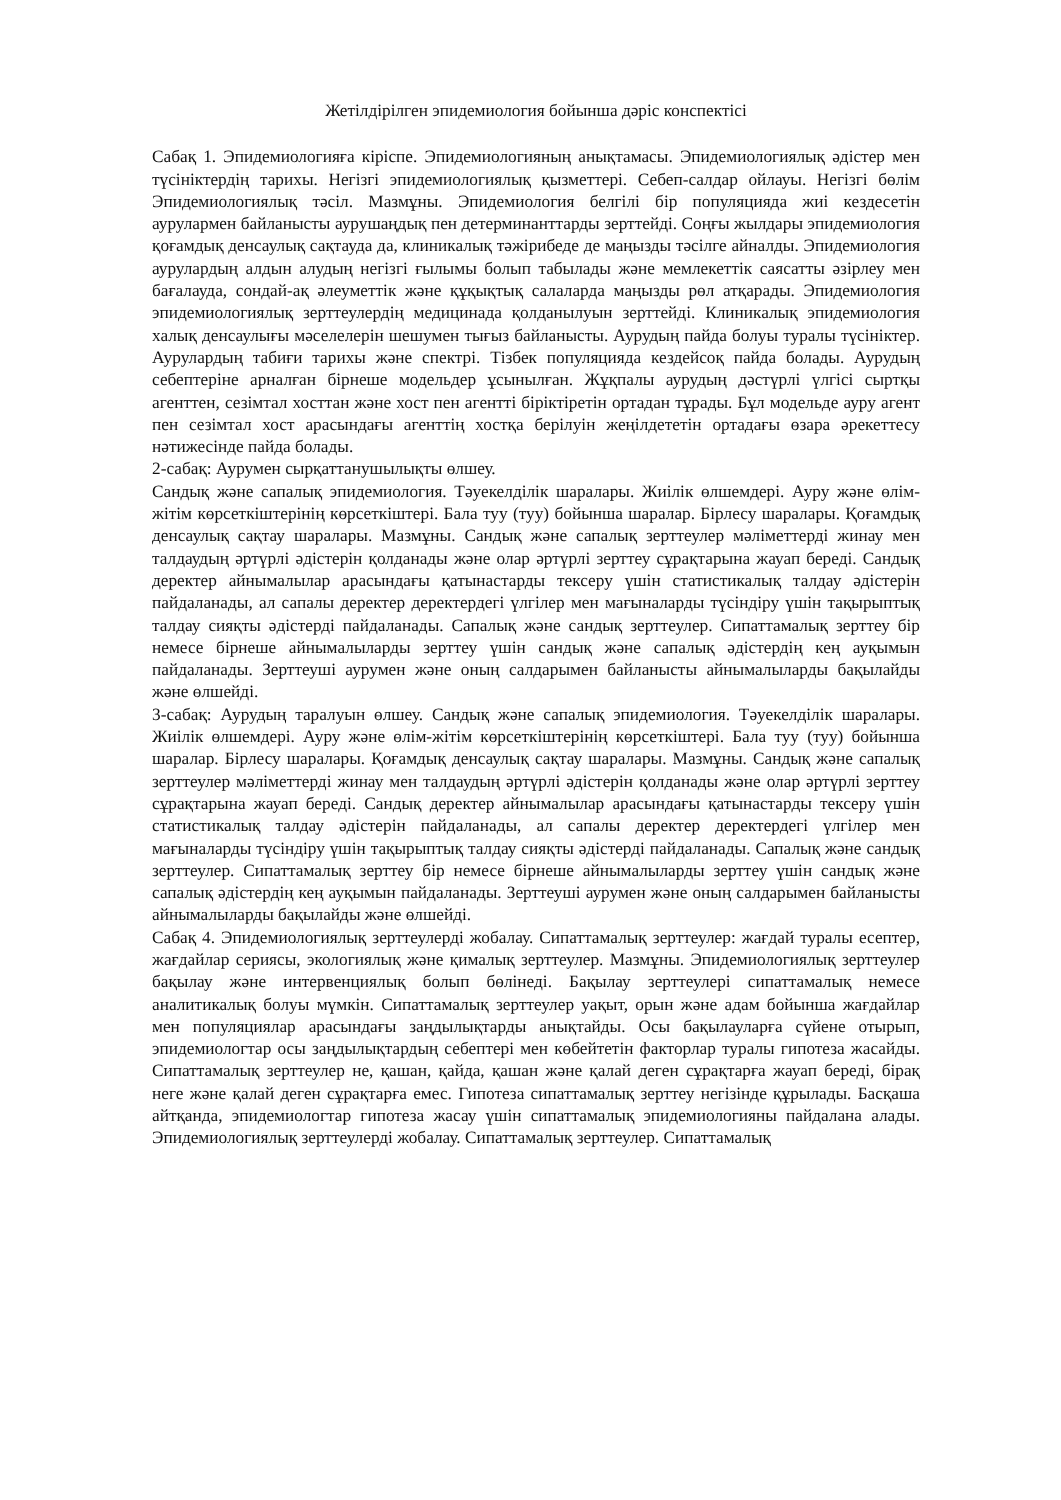Жетілдірілген эпидемиология бойынша дәріс конспектісі
Сабақ 1. Эпидемиологияға кіріспе. Эпидемиологияның анықтамасы. Эпидемиологиялық әдістер мен түсініктердің тарихы. Негізгі эпидемиологиялық қызметтері. Себеп-салдар ойлауы. Негізгі бөлім Эпидемиологиялық тәсіл. Мазмұны. Эпидемиология белгілі бір популяцияда жиі кездесетін аурулармен байланысты аурушаңдық пен детерминанттарды зерттейді. Соңғы жылдары эпидемиология қоғамдық денсаулық сақтауда да, клиникалық тәжірибеде де маңызды тәсілге айналды. Эпидемиология аурулардың алдын алудың негізгі ғылымы болып табылады және мемлекеттік саясатты әзірлеу мен бағалауда, сондай-ақ әлеуметтік және құқықтық салаларда маңызды рөл атқарады. Эпидемиология эпидемиологиялық зерттеулердің медицинада қолданылуын зерттейді. Клиникалық эпидемиология халық денсаулығы мәселелерін шешумен тығыз байланысты. Аурудың пайда болуы туралы түсініктер. Аурулардың табиғи тарихы және спектрі. Тізбек популяцияда кездейсоқ пайда болады. Аурудың себептеріне арналған бірнеше модельдер ұсынылған. Жұқпалы аурудың дәстүрлі үлгісі сыртқы агенттен, сезімтал хосттан және хост пен агентті біріктіретін ортадан тұрады. Бұл модельде ауру агент пен сезімтал хост арасындағы агенттің хостқа берілуін жеңілдететін ортадағы өзара әрекеттесу нәтижесінде пайда болады.
2-сабақ: Аурумен сырқаттанушылықты өлшеу.
Сандық және сапалық эпидемиология. Тәуекелділік шаралары. Жиілік өлшемдері. Ауру және өлім-жітім көрсеткіштерінің көрсеткіштері. Бала туу (туу) бойынша шаралар. Бірлесу шаралары. Қоғамдық денсаулық сақтау шаралары. Мазмұны. Сандық және сапалық зерттеулер мәліметтерді жинау мен талдаудың әртүрлі әдістерін қолданады және олар әртүрлі зерттеу сұрақтарына жауап береді. Сандық деректер айнымалылар арасындағы қатынастарды тексеру үшін статистикалық талдау әдістерін пайдаланады, ал сапалы деректер деректердегі үлгілер мен мағыналарды түсіндіру үшін тақырыптық талдау сияқты әдістерді пайдаланады. Сапалық және сандық зерттеулер. Сипаттамалық зерттеу бір немесе бірнеше айнымалыларды зерттеу үшін сандық және сапалық әдістердің кең ауқымын пайдаланады. Зерттеуші аурумен және оның салдарымен байланысты айнымалыларды бақылайды және өлшейді.
3-сабақ: Аурудың таралуын өлшеу. Сандық және сапалық эпидемиология. Тәуекелділік шаралары. Жиілік өлшемдері. Ауру және өлім-жітім көрсеткіштерінің көрсеткіштері. Бала туу (туу) бойынша шаралар. Бірлесу шаралары. Қоғамдық денсаулық сақтау шаралары. Мазмұны. Сандық және сапалық зерттеулер мәліметтерді жинау мен талдаудың әртүрлі әдістерін қолданады және олар әртүрлі зерттеу сұрақтарына жауап береді. Сандық деректер айнымалылар арасындағы қатынастарды тексеру үшін статистикалық талдау әдістерін пайдаланады, ал сапалы деректер деректердегі үлгілер мен мағыналарды түсіндіру үшін тақырыптық талдау сияқты әдістерді пайдаланады. Сапалық және сандық зерттеулер. Сипаттамалық зерттеу бір немесе бірнеше айнымалыларды зерттеу үшін сандық және сапалық әдістердің кең ауқымын пайдаланады. Зерттеуші аурумен және оның салдарымен байланысты айнымалыларды бақылайды және өлшейді.
Сабақ 4. Эпидемиологиялық зерттеулерді жобалау. Сипаттамалық зерттеулер: жағдай туралы есептер, жағдайлар сериясы, экологиялық және қималық зерттеулер. Мазмұны. Эпидемиологиялық зерттеулер бақылау және интервенциялық болып бөлінеді. Бақылау зерттеулері сипаттамалық немесе аналитикалық болуы мүмкін. Сипаттамалық зерттеулер уақыт, орын және адам бойынша жағдайлар мен популяциялар арасындағы заңдылықтарды анықтайды. Осы бақылауларға сүйене отырып, эпидемиологтар осы заңдылықтардың себептері мен көбейтетін факторлар туралы гипотеза жасайды. Сипаттамалық зерттеулер не, қашан, қайда, қашан және қалай деген сұрақтарға жауап береді, бірақ неге және қалай деген сұрақтарға емес. Гипотеза сипаттамалық зерттеу негізінде құрылады. Басқаша айтқанда, эпидемиологтар гипотеза жасау үшін сипаттамалық эпидемиологияны пайдалана алады. Эпидемиологиялық зерттеулерді жобалау. Сипаттамалық зерттеулер. Сипаттамалық